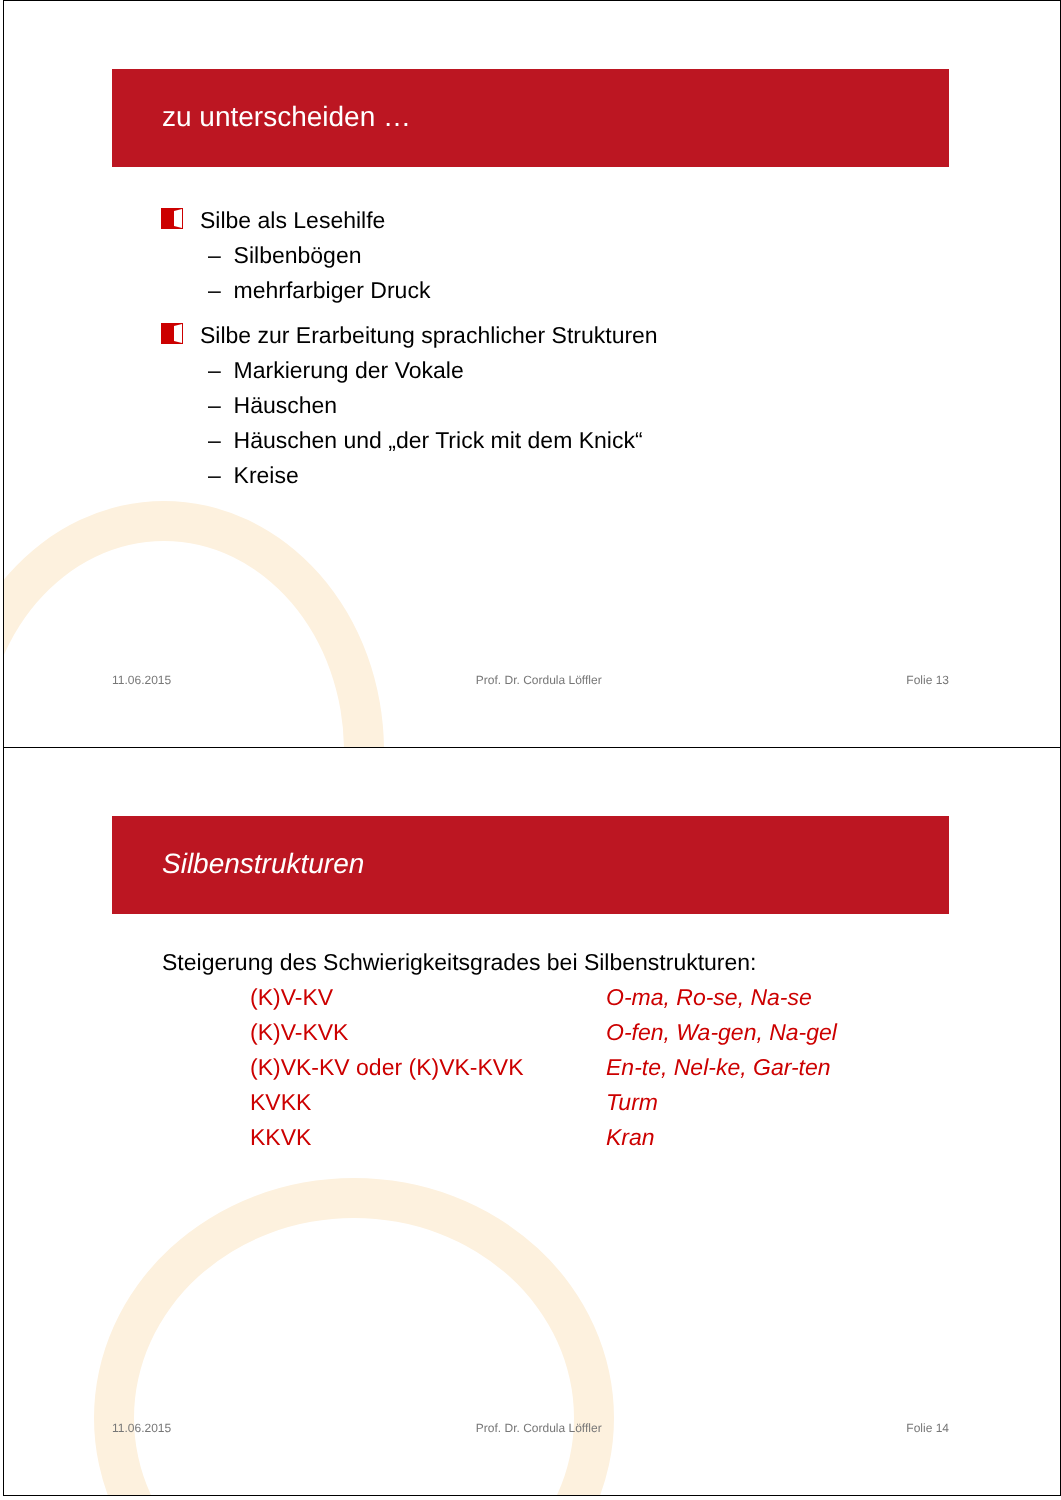zu unterscheiden …
Silbe als Lesehilfe
– Silbenbögen
– mehrfarbiger Druck
Silbe zur Erarbeitung sprachlicher Strukturen
– Markierung der Vokale
– Häuschen
– Häuschen und „der Trick mit dem Knick“
– Kreise
11.06.2015 Prof. Dr. Cordula Löffler Folie 13
Silbenstrukturen
Steigerung des Schwierigkeitsgrades bei Silbenstrukturen:
(K)V-KV O-ma, Ro-se, Na-se
(K)V-KVK O-fen, Wa-gen, Na-gel
(K)VK-KV oder (K)VK-KVK En-te, Nel-ke, Gar-ten
KVKK Turm
KKVK Kran
11.06.2015 Prof. Dr. Cordula Löffler Folie 14